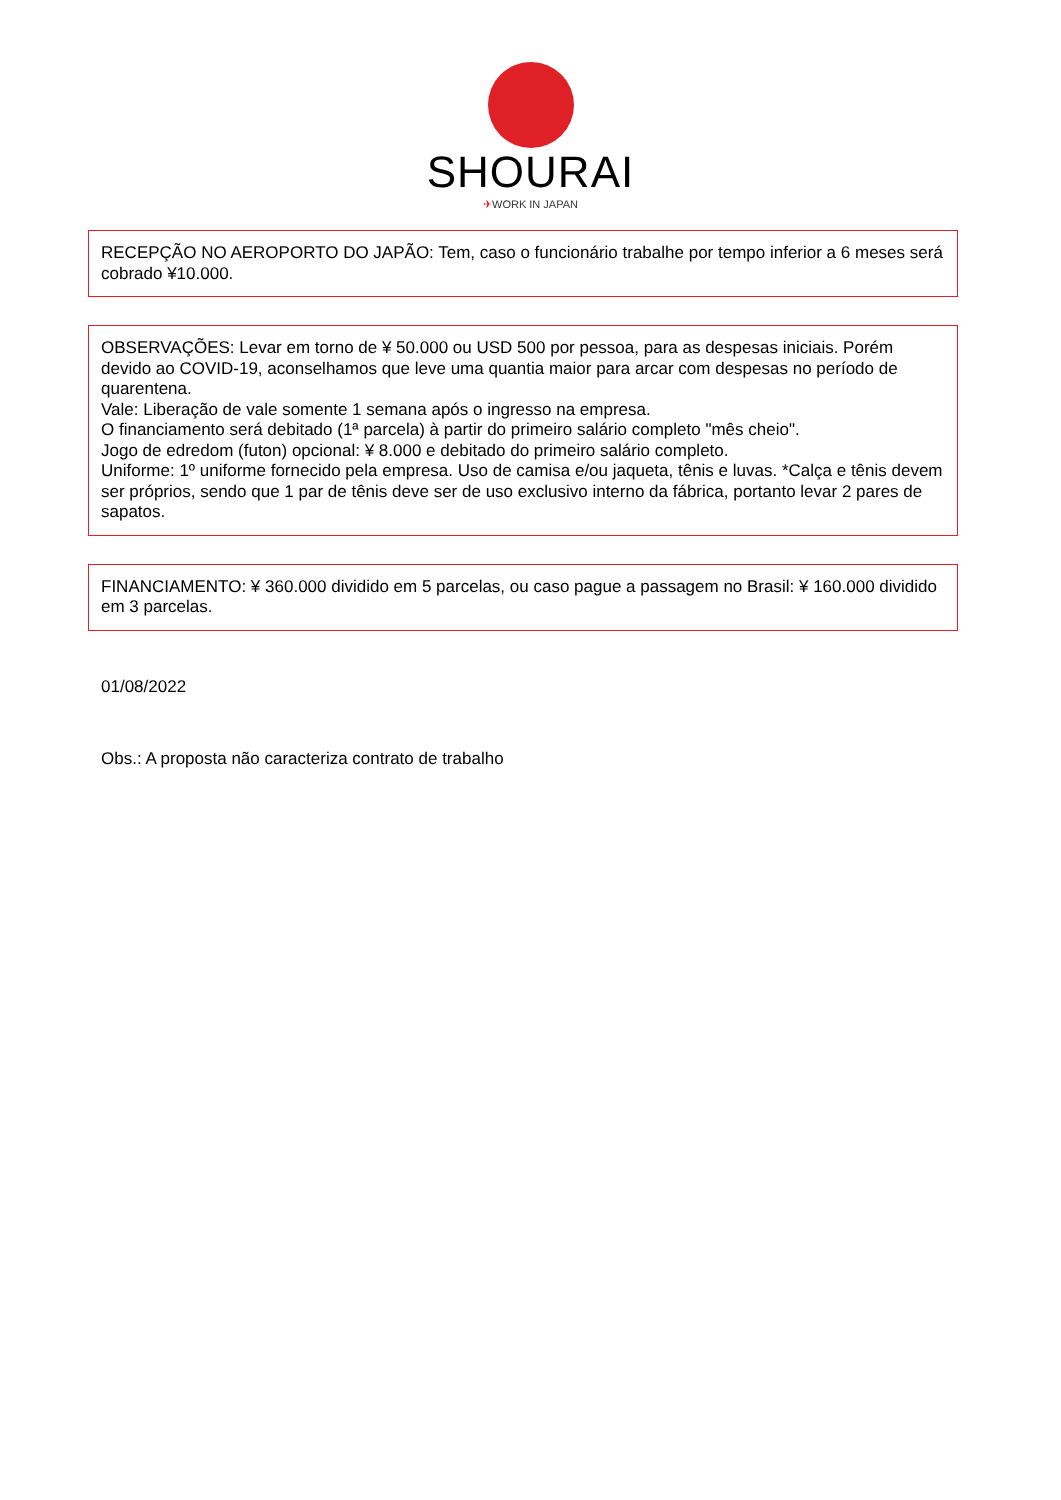SHOURAI
✈WORK IN JAPAN
RECEPÇÃO NO AEROPORTO DO JAPÃO: Tem, caso o funcionário trabalhe por tempo inferior a 6 meses será cobrado ¥10.000.
OBSERVAÇÕES: Levar em torno de ¥ 50.000 ou USD 500 por pessoa, para as despesas iniciais. Porém devido ao COVID-19, aconselhamos que leve uma quantia maior para arcar com despesas no período de quarentena.
Vale: Liberação de vale somente 1 semana após o ingresso na empresa.
O financiamento será debitado (1ª parcela) à partir do primeiro salário completo "mês cheio".
Jogo de edredom (futon) opcional: ¥ 8.000 e debitado do primeiro salário completo.
Uniforme: 1º uniforme fornecido pela empresa. Uso de camisa e/ou jaqueta, tênis e luvas. *Calça e tênis devem ser próprios, sendo que 1 par de tênis deve ser de uso exclusivo interno da fábrica, portanto levar 2 pares de sapatos.
FINANCIAMENTO: ¥ 360.000 dividido em 5 parcelas, ou caso pague a passagem no Brasil: ¥ 160.000 dividido em 3 parcelas.
01/08/2022
Obs.: A proposta não caracteriza contrato de trabalho